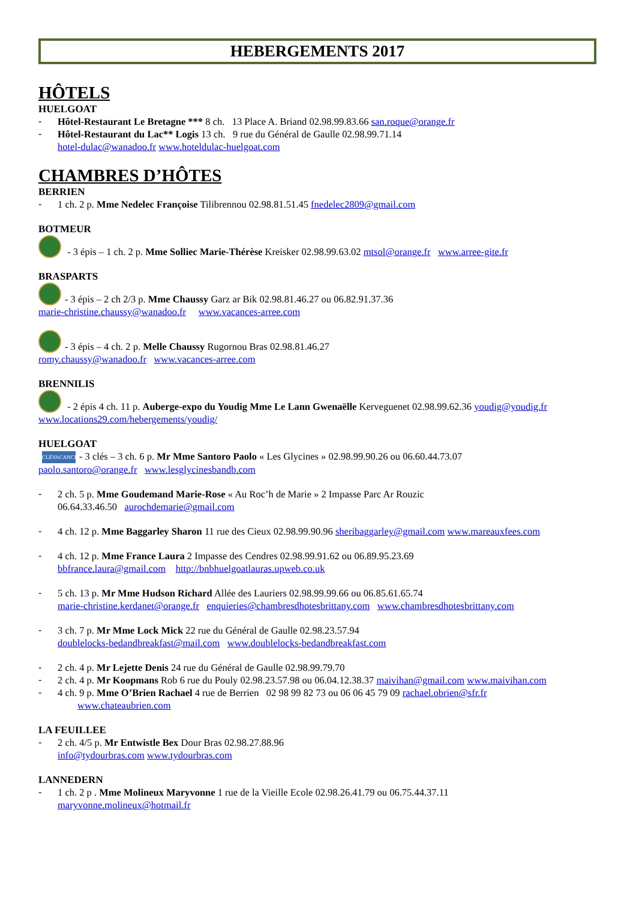HEBERGEMENTS 2017
HÔTELS
HUELGOAT
-
Hôtel-Restaurant Le Bretagne *** 8 ch. 13 Place A. Briand 02.98.99.83.66 san.roque@orange.fr
-
Hôtel-Restaurant du Lac** Logis 13 ch. 9 rue du Général de Gaulle 02.98.99.71.14
hotel-dulac@wanadoo.fr www.hoteldulac-huelgoat.com
CHAMBRES D’HÔTES
BERRIEN
-
1 ch. 2 p. Mme Nedelec Françoise Tilibrennou 02.98.81.51.45 fnedelec2809@gmail.com
BOTMEUR
- 3 épis – 1 ch. 2 p. Mme Solliec Marie-Thérèse Kreisker 02.98.99.63.02 mtsol@orange.fr www.arree-gite.fr
BRASPARTS
- 3 épis – 2 ch 2/3 p. Mme Chaussy Garz ar Bik 02.98.81.46.27 ou 06.82.91.37.36
marie-christine.chaussy@wanadoo.fr www.vacances-arree.com
- 3 épis – 4 ch. 2 p. Melle Chaussy Rugornou Bras 02.98.81.46.27
romy.chaussy@wanadoo.fr www.vacances-arree.com
BRENNILIS
- 2 épis 4 ch. 11 p. Auberge-expo du Youdig Mme Le Lann Gwenaëlle Kerveguenet 02.98.99.62.36 youdig@youdig.fr
www.locations29.com/hebergements/youdig/
HUELGOAT
CLÉVACANCES - 3 clés – 3 ch. 6 p. Mr Mme Santoro Paolo « Les Glycines » 02.98.99.90.26 ou 06.60.44.73.07
paolo.santoro@orange.fr www.lesglycinesbandb.com
-
2 ch. 5 p. Mme Goudemand Marie-Rose « Au Roc’h de Marie » 2 Impasse Parc Ar Rouzic
06.64.33.46.50 aurochdemarie@gmail.com
-
4 ch. 12 p. Mme Baggarley Sharon 11 rue des Cieux 02.98.99.90.96 sheribaggarley@gmail.com www.mareauxfees.com
-
4 ch. 12 p. Mme France Laura 2 Impasse des Cendres 02.98.99.91.62 ou 06.89.95.23.69
bbfrance.laura@gmail.com http://bnbhuelgoatlauras.upweb.co.uk
-
5 ch. 13 p. Mr Mme Hudson Richard Allée des Lauriers 02.98.99.99.66 ou 06.85.61.65.74
marie-christine.kerdanet@orange.fr enquieries@chambresdhotesbrittany.com www.chambresdhotesbrittany.com
-
3 ch. 7 p. Mr Mme Lock Mick 22 rue du Général de Gaulle 02.98.23.57.94
doublelocks-bedandbreakfast@mail.com www.doublelocks-bedandbreakfast.com
-
2 ch. 4 p. Mr Lejette Denis 24 rue du Général de Gaulle 02.98.99.79.70
-
2 ch. 4 p. Mr Koopmans Rob 6 rue du Pouly 02.98.23.57.98 ou 06.04.12.38.37 maivihan@gmail.com www.maivihan.com
-
4 ch. 9 p. Mme O’Brien Rachael 4 rue de Berrien 02 98 99 82 73 ou 06 06 45 79 09 rachael.obrien@sfr.fr
www.chateaubrien.com
LA FEUILLEE
-
2 ch. 4/5 p. Mr Entwistle Bex Dour Bras 02.98.27.88.96
info@tydourbras.com www.tydourbras.com
LANNEDERN
-
1 ch. 2 p . Mme Molineux Maryvonne 1 rue de la Vieille Ecole 02.98.26.41.79 ou 06.75.44.37.11
maryvonne.molineux@hotmail.fr